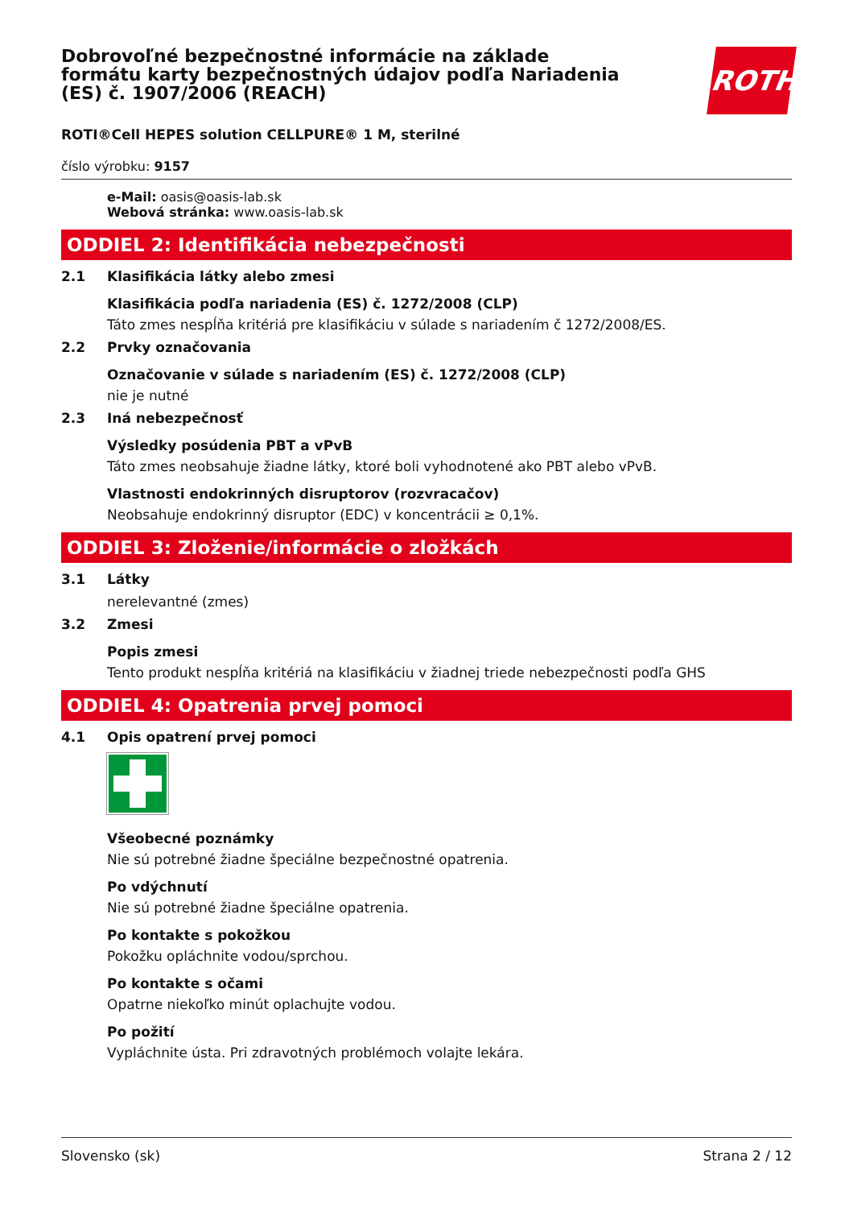Dobrovoľné bezpečnostné informácie na základe formátu karty bezpečnostných údajov podľa Nariadenia (ES) č. 1907/2006 (REACH)
ROTH
ROTI®Cell HEPES solution CELLPURE® 1 M, sterilné
číslo výrobku: 9157
e-Mail: oasis@oasis-lab.sk
Webová stránka: www.oasis-lab.sk
ODDIEL 2: Identifikácia nebezpečnosti
2.1 Klasifikácia látky alebo zmesi
Klasifikácia podľa nariadenia (ES) č. 1272/2008 (CLP)
Táto zmes nespĺňa kritériá pre klasifikáciu v súlade s nariadením č 1272/2008/ES.
2.2 Prvky označovania
Označovanie v súlade s nariadením (ES) č. 1272/2008 (CLP)
nie je nutné
2.3 Iná nebezpečnosť
Výsledky posúdenia PBT a vPvB
Táto zmes neobsahuje žiadne látky, ktoré boli vyhodnotené ako PBT alebo vPvB.
Vlastnosti endokrinných disruptorov (rozvracačov)
Neobsahuje endokrinný disruptor (EDC) v koncentrácii ≥ 0,1%.
ODDIEL 3: Zloženie/informácie o zložkách
3.1 Látky
nerelevantné (zmes)
3.2 Zmesi
Popis zmesi
Tento produkt nespĺňa kritériá na klasifikáciu v žiadnej triede nebezpečnosti podľa GHS
ODDIEL 4: Opatrenia prvej pomoci
4.1 Opis opatrení prvej pomoci
Všeobecné poznámky
Nie sú potrebné žiadne špeciálne bezpečnostné opatrenia.
Po vdýchnutí
Nie sú potrebné žiadne špeciálne opatrenia.
Po kontakte s pokožkou
Pokožku opláchnite vodou/sprchou.
Po kontakte s očami
Opatrne niekoľko minút oplachujte vodou.
Po požití
Vypláchnite ústa. Pri zdravotných problémoch volajte lekára.
Slovensko (sk) Strana 2 / 12